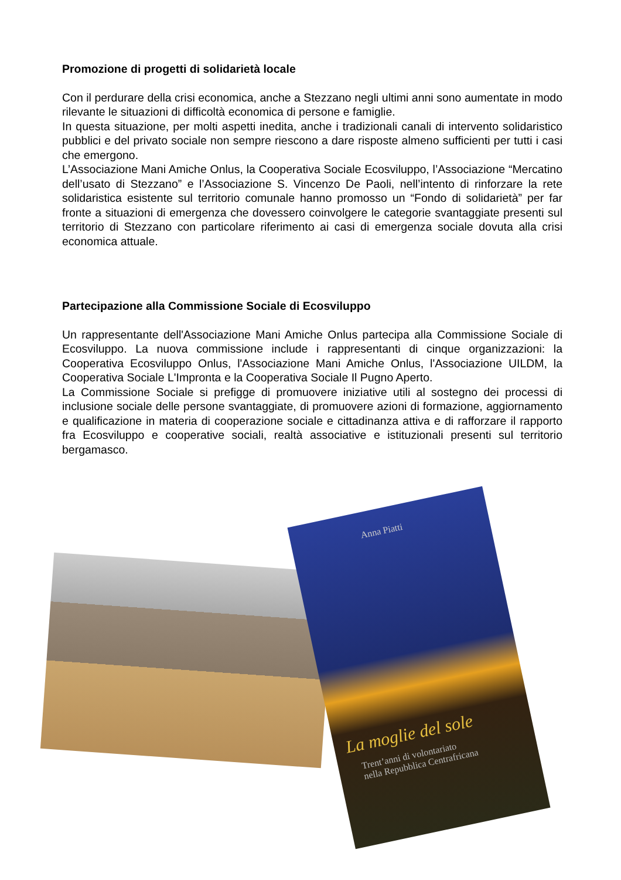Promozione di progetti di solidarietà locale
Con il perdurare della crisi economica, anche a Stezzano negli ultimi anni sono aumentate in modo rilevante le situazioni di difficoltà economica di persone e famiglie.
In questa situazione, per molti aspetti inedita, anche i tradizionali canali di intervento solidaristico pubblici e del privato sociale non sempre riescono a dare risposte almeno sufficienti per tutti i casi che emergono.
L’Associazione Mani Amiche Onlus, la Cooperativa Sociale Ecosviluppo, l’Associazione “Mercatino dell’usato di Stezzano” e l’Associazione S. Vincenzo De Paoli, nell’intento di rinforzare la rete solidaristica esistente sul territorio comunale hanno promosso un “Fondo di solidarietà” per far fronte a situazioni di emergenza che dovessero coinvolgere le categorie svantaggiate presenti sul territorio di Stezzano con particolare riferimento ai casi di emergenza sociale dovuta alla crisi economica attuale.
Partecipazione alla Commissione Sociale di Ecosviluppo
Un rappresentante dell'Associazione Mani Amiche Onlus partecipa alla Commissione Sociale di Ecosviluppo. La nuova commissione include i rappresentanti di cinque organizzazioni: la Cooperativa Ecosviluppo Onlus, l'Associazione Mani Amiche Onlus, l'Associazione UILDM, la Cooperativa Sociale L'Impronta e la Cooperativa Sociale Il Pugno Aperto.
La Commissione Sociale si prefigge di promuovere iniziative utili al sostegno dei processi di inclusione sociale delle persone svantaggiate, di promuovere azioni di formazione, aggiornamento e qualificazione in materia di cooperazione sociale e cittadinanza attiva e di rafforzare il rapporto fra Ecosviluppo e cooperative sociali, realtà associative e istituzionali presenti sul territorio bergamasco.
Anna Piatti
La moglie del sole
Trent’anni di volontariato
nella Repubblica Centrafricana